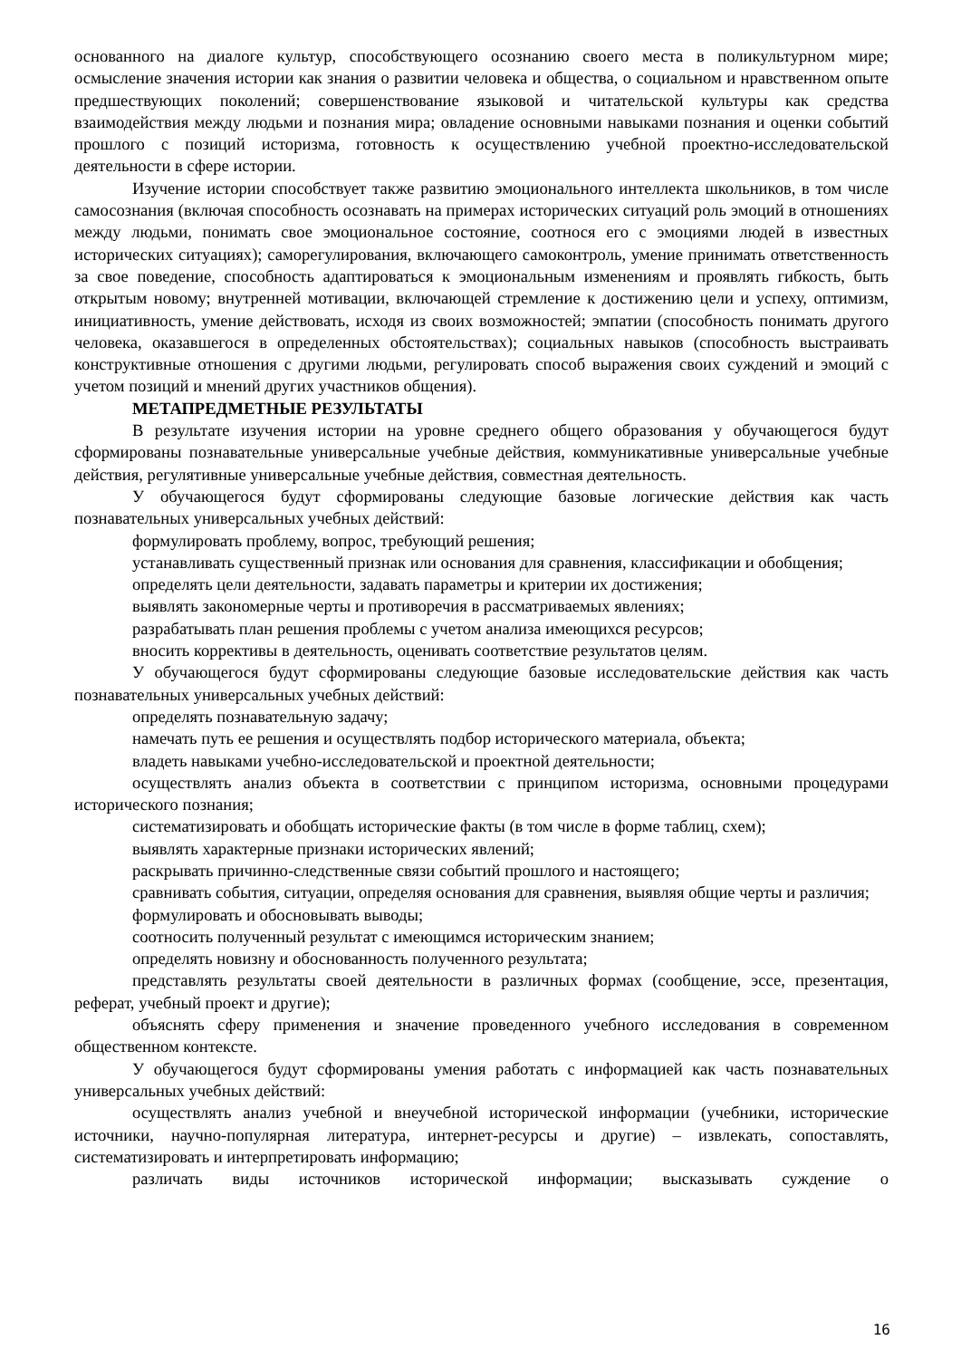основанного на диалоге культур, способствующего осознанию своего места в поликультурном мире; осмысление значения истории как знания о развитии человека и общества, о социальном и нравственном опыте предшествующих поколений; совершенствование языковой и читательской культуры как средства взаимодействия между людьми и познания мира; овладение основными навыками познания и оценки событий прошлого с позиций историзма, готовность к осуществлению учебной проектно-исследовательской деятельности в сфере истории.
Изучение истории способствует также развитию эмоционального интеллекта школьников, в том числе самосознания (включая способность осознавать на примерах исторических ситуаций роль эмоций в отношениях между людьми, понимать свое эмоциональное состояние, соотнося его с эмоциями людей в известных исторических ситуациях); саморегулирования, включающего самоконтроль, умение принимать ответственность за свое поведение, способность адаптироваться к эмоциональным изменениям и проявлять гибкость, быть открытым новому; внутренней мотивации, включающей стремление к достижению цели и успеху, оптимизм, инициативность, умение действовать, исходя из своих возможностей; эмпатии (способность понимать другого человека, оказавшегося в определенных обстоятельствах); социальных навыков (способность выстраивать конструктивные отношения с другими людьми, регулировать способ выражения своих суждений и эмоций с учетом позиций и мнений других участников общения).
МЕТАПРЕДМЕТНЫЕ РЕЗУЛЬТАТЫ
В результате изучения истории на уровне среднего общего образования у обучающегося будут сформированы познавательные универсальные учебные действия, коммуникативные универсальные учебные действия, регулятивные универсальные учебные действия, совместная деятельность.
У обучающегося будут сформированы следующие базовые логические действия как часть познавательных универсальных учебных действий:
формулировать проблему, вопрос, требующий решения;
устанавливать существенный признак или основания для сравнения, классификации и обобщения;
определять цели деятельности, задавать параметры и критерии их достижения;
выявлять закономерные черты и противоречия в рассматриваемых явлениях;
разрабатывать план решения проблемы с учетом анализа имеющихся ресурсов;
вносить коррективы в деятельность, оценивать соответствие результатов целям.
У обучающегося будут сформированы следующие базовые исследовательские действия как часть познавательных универсальных учебных действий:
определять познавательную задачу;
намечать путь ее решения и осуществлять подбор исторического материала, объекта;
владеть навыками учебно-исследовательской и проектной деятельности;
осуществлять анализ объекта в соответствии с принципом историзма, основными процедурами исторического познания;
систематизировать и обобщать исторические факты (в том числе в форме таблиц, схем);
выявлять характерные признаки исторических явлений;
раскрывать причинно-следственные связи событий прошлого и настоящего;
сравнивать события, ситуации, определяя основания для сравнения, выявляя общие черты и различия;
формулировать и обосновывать выводы;
соотносить полученный результат с имеющимся историческим знанием;
определять новизну и обоснованность полученного результата;
представлять результаты своей деятельности в различных формах (сообщение, эссе, презентация, реферат, учебный проект и другие);
объяснять сферу применения и значение проведенного учебного исследования в современном общественном контексте.
У обучающегося будут сформированы умения работать с информацией как часть познавательных универсальных учебных действий:
осуществлять анализ учебной и внеучебной исторической информации (учебники, исторические источники, научно-популярная литература, интернет-ресурсы и другие) – извлекать, сопоставлять, систематизировать и интерпретировать информацию;
различать виды источников исторической информации; высказывать суждение о
16